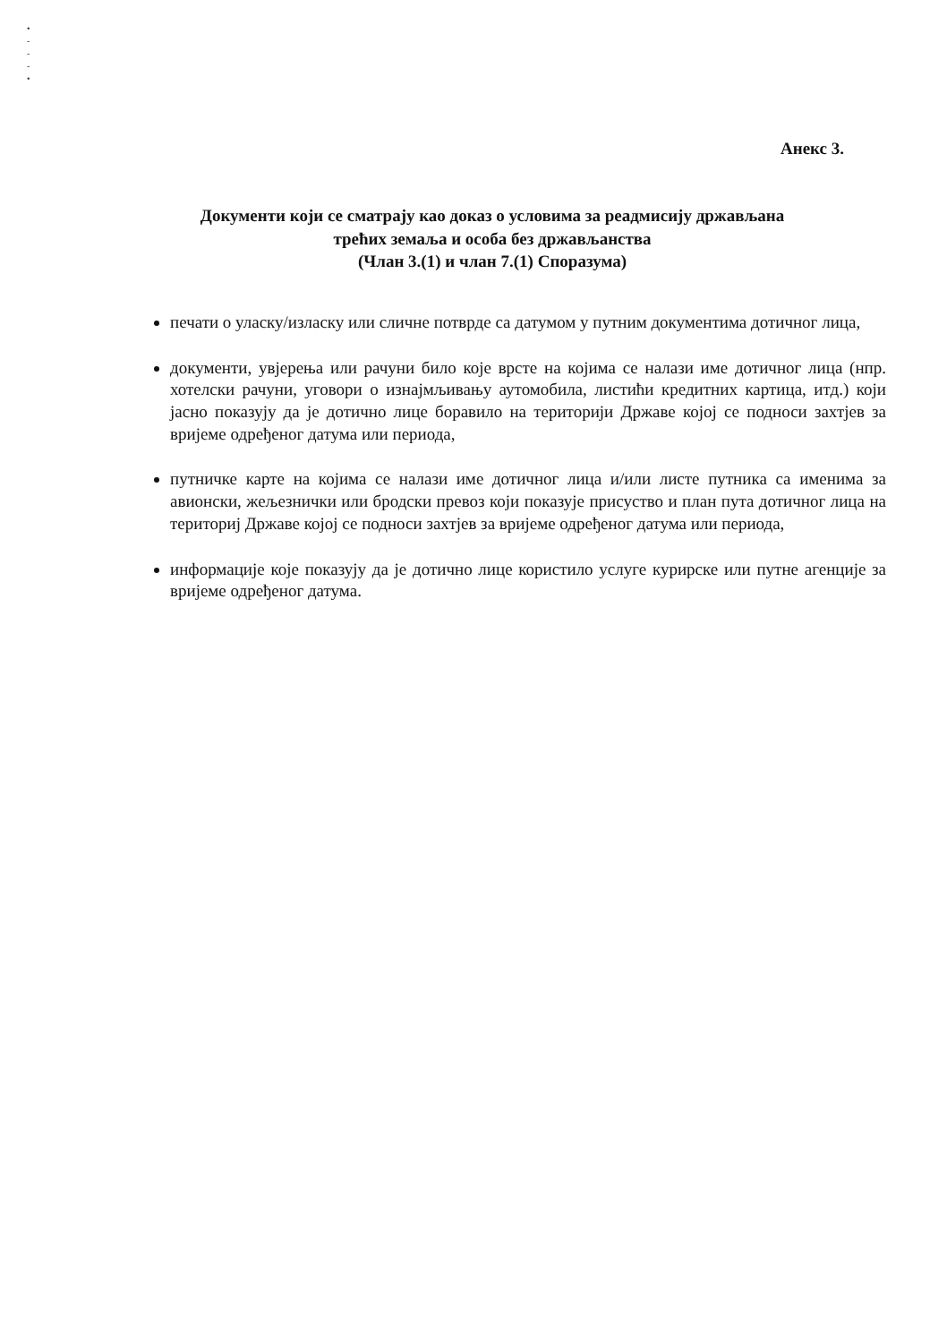•
-
-
-
•
Анекс 3.
Документи који се сматрају као доказ о условима за реадмисију држављана
трећих земаља и особа без држављанства
(Члан 3.(1) и члан 7.(1) Споразума)
печати о уласку/изласку или сличне потврде са датумом у путним документима дотичног лица,
документи, увјерења или рачуни било које врсте на којима се налази име дотичног лица (нпр. хотелски рачуни, уговори о изнајмљивању аутомобила, листићи кредитних картица, итд.) који јасно показују да је дотично лице боравило на територији Државе којој се подноси захтјев за вријеме одређеног датума или периода,
путничке карте на којима се налази име дотичног лица и/или листе путника са именима за авионски, жељезнички или бродски превоз који показује присуство и план пута дотичног лица на териториј Државе којој се подноси захтјев за вријеме одређеног датума или периода,
информације које показују да је дотично лице користило услуге курирске или путне агенције за вријеме одређеног датума.